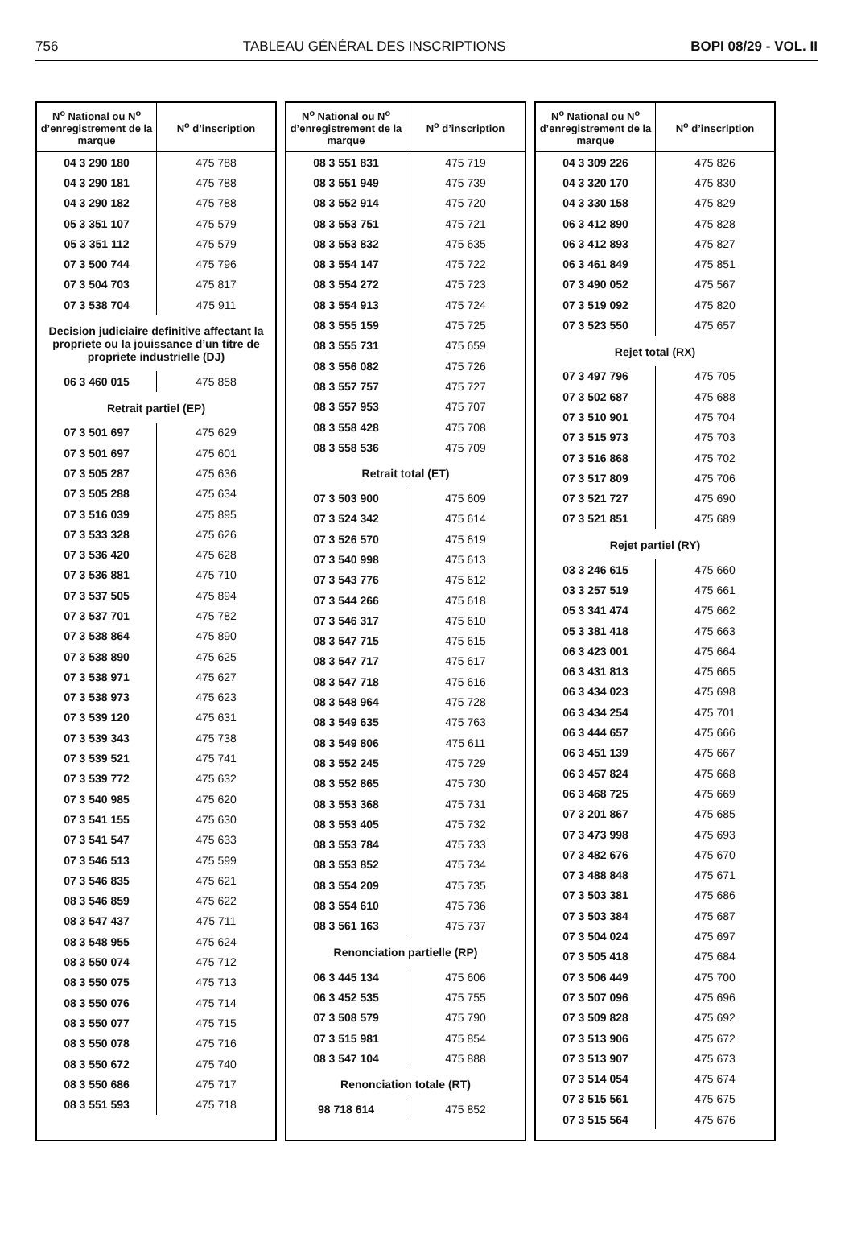756 TABLEAU GÉNÉRAL DES INSCRIPTIONS BOPI 08/29 - VOL. II
| N<sup>o</sup> National ou N<sup>o</sup> d’enregistrement de la marque | N<sup>o</sup> d’inscription |
| --- | --- |
| 04 3 290 180 | 475 788 |
| 04 3 290 181 | 475 788 |
| 04 3 290 182 | 475 788 |
| 05 3 351 107 | 475 579 |
| 05 3 351 112 | 475 579 |
| 07 3 500 744 | 475 796 |
| 07 3 504 703 | 475 817 |
| 07 3 538 704 | 475 911 |
| Decision judiciaire definitive affectant la propriete ou la jouissance d’un titre de propriete industrielle (DJ) | |
| 06 3 460 015 | 475 858 |
| Retrait partiel (EP) | |
| 07 3 501 697 | 475 629 |
| 07 3 501 697 | 475 601 |
| 07 3 505 287 | 475 636 |
| 07 3 505 288 | 475 634 |
| 07 3 516 039 | 475 895 |
| 07 3 533 328 | 475 626 |
| 07 3 536 420 | 475 628 |
| 07 3 536 881 | 475 710 |
| 07 3 537 505 | 475 894 |
| 07 3 537 701 | 475 782 |
| 07 3 538 864 | 475 890 |
| 07 3 538 890 | 475 625 |
| 07 3 538 971 | 475 627 |
| 07 3 538 973 | 475 623 |
| 07 3 539 120 | 475 631 |
| 07 3 539 343 | 475 738 |
| 07 3 539 521 | 475 741 |
| 07 3 539 772 | 475 632 |
| 07 3 540 985 | 475 620 |
| 07 3 541 155 | 475 630 |
| 07 3 541 547 | 475 633 |
| 07 3 546 513 | 475 599 |
| 07 3 546 835 | 475 621 |
| 08 3 546 859 | 475 622 |
| 08 3 547 437 | 475 711 |
| 08 3 548 955 | 475 624 |
| 08 3 550 074 | 475 712 |
| 08 3 550 075 | 475 713 |
| 08 3 550 076 | 475 714 |
| 08 3 550 077 | 475 715 |
| 08 3 550 078 | 475 716 |
| 08 3 550 672 | 475 740 |
| 08 3 550 686 | 475 717 |
| 08 3 551 593 | 475 718 |
| N<sup>o</sup> National ou N<sup>o</sup> d’enregistrement de la marque | N<sup>o</sup> d’inscription |
| --- | --- |
| 08 3 551 831 | 475 719 |
| 08 3 551 949 | 475 739 |
| 08 3 552 914 | 475 720 |
| 08 3 553 751 | 475 721 |
| 08 3 553 832 | 475 635 |
| 08 3 554 147 | 475 722 |
| 08 3 554 272 | 475 723 |
| 08 3 554 913 | 475 724 |
| 08 3 555 159 | 475 725 |
| 08 3 555 731 | 475 659 |
| 08 3 556 082 | 475 726 |
| 08 3 557 757 | 475 727 |
| 08 3 557 953 | 475 707 |
| 08 3 558 428 | 475 708 |
| 08 3 558 536 | 475 709 |
| Retrait total (ET) | |
| 07 3 503 900 | 475 609 |
| 07 3 524 342 | 475 614 |
| 07 3 526 570 | 475 619 |
| 07 3 540 998 | 475 613 |
| 07 3 543 776 | 475 612 |
| 07 3 544 266 | 475 618 |
| 07 3 546 317 | 475 610 |
| 08 3 547 715 | 475 615 |
| 08 3 547 717 | 475 617 |
| 08 3 547 718 | 475 616 |
| 08 3 548 964 | 475 728 |
| 08 3 549 635 | 475 763 |
| 08 3 549 806 | 475 611 |
| 08 3 552 245 | 475 729 |
| 08 3 552 865 | 475 730 |
| 08 3 553 368 | 475 731 |
| 08 3 553 405 | 475 732 |
| 08 3 553 784 | 475 733 |
| 08 3 553 852 | 475 734 |
| 08 3 554 209 | 475 735 |
| 08 3 554 610 | 475 736 |
| 08 3 561 163 | 475 737 |
| Renonciation partielle (RP) | |
| 06 3 445 134 | 475 606 |
| 06 3 452 535 | 475 755 |
| 07 3 508 579 | 475 790 |
| 07 3 515 981 | 475 854 |
| 08 3 547 104 | 475 888 |
| Renonciation totale (RT) | |
| 98 718 614 | 475 852 |
| N<sup>o</sup> National ou N<sup>o</sup> d’enregistrement de la marque | N<sup>o</sup> d’inscription |
| --- | --- |
| 04 3 309 226 | 475 826 |
| 04 3 320 170 | 475 830 |
| 04 3 330 158 | 475 829 |
| 06 3 412 890 | 475 828 |
| 06 3 412 893 | 475 827 |
| 06 3 461 849 | 475 851 |
| 07 3 490 052 | 475 567 |
| 07 3 519 092 | 475 820 |
| 07 3 523 550 | 475 657 |
| Rejet total (RX) | |
| 07 3 497 796 | 475 705 |
| 07 3 502 687 | 475 688 |
| 07 3 510 901 | 475 704 |
| 07 3 515 973 | 475 703 |
| 07 3 516 868 | 475 702 |
| 07 3 517 809 | 475 706 |
| 07 3 521 727 | 475 690 |
| 07 3 521 851 | 475 689 |
| Rejet partiel (RY) | |
| 03 3 246 615 | 475 660 |
| 03 3 257 519 | 475 661 |
| 05 3 341 474 | 475 662 |
| 05 3 381 418 | 475 663 |
| 06 3 423 001 | 475 664 |
| 06 3 431 813 | 475 665 |
| 06 3 434 023 | 475 698 |
| 06 3 434 254 | 475 701 |
| 06 3 444 657 | 475 666 |
| 06 3 451 139 | 475 667 |
| 06 3 457 824 | 475 668 |
| 06 3 468 725 | 475 669 |
| 07 3 201 867 | 475 685 |
| 07 3 473 998 | 475 693 |
| 07 3 482 676 | 475 670 |
| 07 3 488 848 | 475 671 |
| 07 3 503 381 | 475 686 |
| 07 3 503 384 | 475 687 |
| 07 3 504 024 | 475 697 |
| 07 3 505 418 | 475 684 |
| 07 3 506 449 | 475 700 |
| 07 3 507 096 | 475 696 |
| 07 3 509 828 | 475 692 |
| 07 3 513 906 | 475 672 |
| 07 3 513 907 | 475 673 |
| 07 3 514 054 | 475 674 |
| 07 3 515 561 | 475 675 |
| 07 3 515 564 | 475 676 |